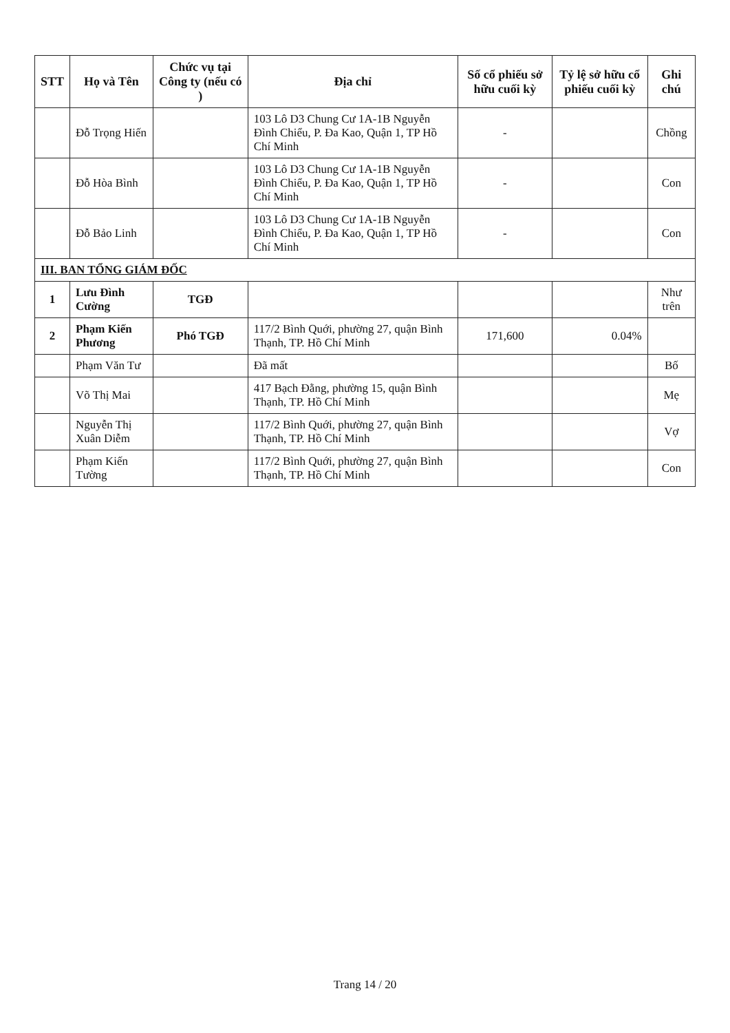| STT | Họ và Tên | Chức vụ tại Công ty (nếu có ) | Địa chỉ | Số cổ phiếu sở hữu cuối kỳ | Tỷ lệ sở hữu cổ phiếu cuối kỳ | Ghi chú |
| --- | --- | --- | --- | --- | --- | --- |
| | Đỗ Trọng Hiến | | 103 Lô D3 Chung Cư 1A-1B Nguyễn Đình Chiểu, P. Đa Kao, Quận 1, TP Hồ Chí Minh | - | | Chồng |
| | Đỗ Hòa Bình | | 103 Lô D3 Chung Cư 1A-1B Nguyễn Đình Chiểu, P. Đa Kao, Quận 1, TP Hồ Chí Minh | - | | Con |
| | Đỗ Bảo Linh | | 103 Lô D3 Chung Cư 1A-1B Nguyễn Đình Chiểu, P. Đa Kao, Quận 1, TP Hồ Chí Minh | - | | Con |
| III. BAN TỔNG GIÁM ĐỐC | | | | | | |
| 1 | Lưu Đình Cường | TGĐ | | | | Như trên |
| 2 | Phạm Kiến Phương | Phó TGĐ | 117/2 Bình Quới, phường 27, quận Bình Thạnh, TP. Hồ Chí Minh | 171,600 | 0.04% | |
| | Phạm Văn Tư | | Đã mất | | | Bố |
| | Võ Thị Mai | | 417 Bạch Đằng, phường 15, quận Bình Thạnh, TP. Hồ Chí Minh | | | Mẹ |
| | Nguyễn Thị Xuân Diễm | | 117/2 Bình Quới, phường 27, quận Bình Thạnh, TP. Hồ Chí Minh | | | Vợ |
| | Phạm Kiến Tường | | 117/2 Bình Quới, phường 27, quận Bình Thạnh, TP. Hồ Chí Minh | | | Con |
Trang 14 / 20